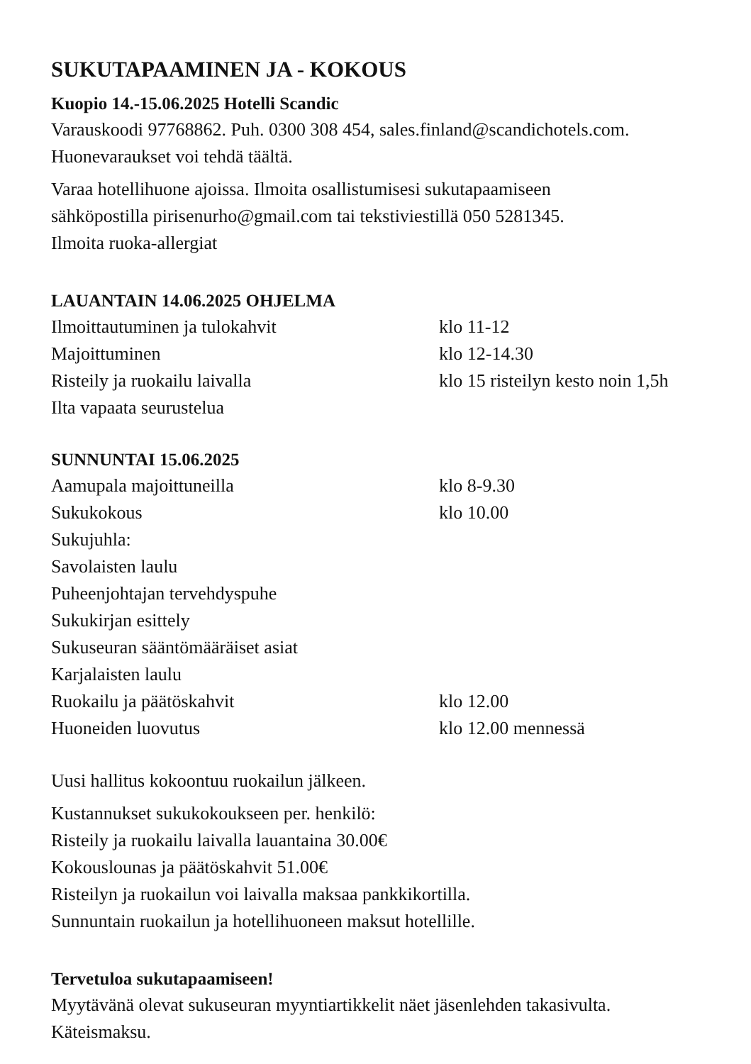SUKUTAPAAMINEN JA - KOKOUS
Kuopio 14.-15.06.2025 Hotelli Scandic
Varauskoodi 97768862. Puh. 0300 308 454, sales.finland@scandichotels.com.
Huonevaraukset voi tehdä täältä.
Varaa hotellihuone ajoissa. Ilmoita osallistumisesi sukutapaamiseen
sähköpostilla pirisenurho@gmail.com tai tekstiviestillä 050 5281345.
Ilmoita ruoka-allergiat
LAUANTAIN 14.06.2025 OHJELMA
Ilmoittautuminen ja tulokahvit klo 11-12
Majoittuminen klo 12-14.30
Risteily ja ruokailu laivalla klo 15 risteilyn kesto noin 1,5h
Ilta vapaata seurustelua
SUNNUNTAI 15.06.2025
Aamupala majoittuneilla klo 8-9.30
Sukukokous klo 10.00
Sukujuhla:
Savolaisten laulu
Puheenjohtajan tervehdyspuhe
Sukukirjan esittely
Sukuseuran sääntömääräiset asiat
Karjalaisten laulu
Ruokailu ja päätöskahvit klo 12.00
Huoneiden luovutus klo 12.00 mennessä
Uusi hallitus kokoontuu ruokailun jälkeen.
Kustannukset sukukokoukseen per. henkilö:
Risteily ja ruokailu laivalla lauantaina 30.00€
Kokouslounas ja päätöskahvit 51.00€
Risteilyn ja ruokailun voi laivalla maksaa pankkikortilla.
Sunnuntain ruokailun ja hotellihuoneen maksut hotellille.
Tervetuloa sukutapaamiseen!
Myytävänä olevat sukuseuran myyntiartikkelit näet jäsenlehden takasivulta.
Käteismaksu.